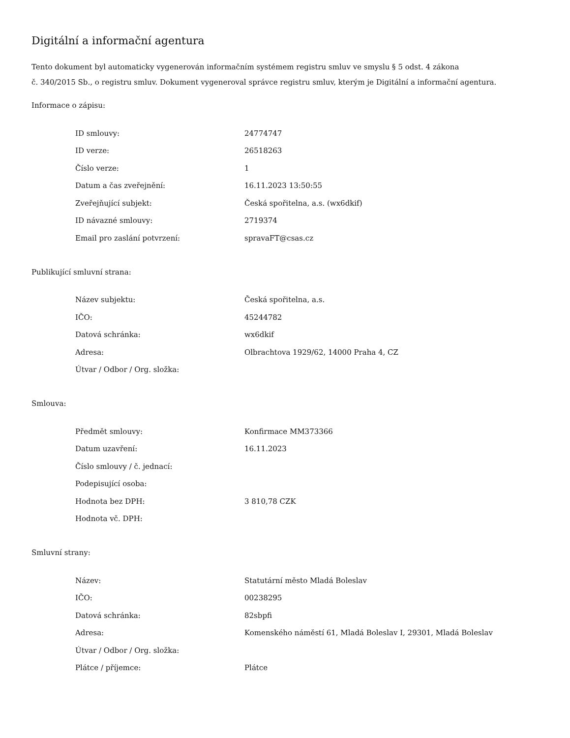Digitální a informační agentura
Tento dokument byl automaticky vygenerován informačním systémem registru smluv ve smyslu § 5 odst. 4 zákona
č. 340/2015 Sb., o registru smluv. Dokument vygeneroval správce registru smluv, kterým je Digitální a informační agentura.
Informace o zápisu:
| ID smlouvy: | 24774747 |
| ID verze: | 26518263 |
| Číslo verze: | 1 |
| Datum a čas zveřejnění: | 16.11.2023 13:50:55 |
| Zveřejňující subjekt: | Česká spořitelna, a.s. (wx6dkif) |
| ID návazné smlouvy: | 2719374 |
| Email pro zaslání potvrzení: | spravaFT@csas.cz |
Publikující smluvní strana:
| Název subjektu: | Česká spořitelna, a.s. |
| IČO: | 45244782 |
| Datová schránka: | wx6dkif |
| Adresa: | Olbrachtova 1929/62, 14000 Praha 4, CZ |
| Útvar / Odbor / Org. složka: | |
Smlouva:
| Předmět smlouvy: | Konfirmace MM373366 |
| Datum uzavření: | 16.11.2023 |
| Číslo smlouvy / č. jednací: | |
| Podepisující osoba: | |
| Hodnota bez DPH: | 3 810,78 CZK |
| Hodnota vč. DPH: | |
Smluvní strany:
| Název: | Statutární město Mladá Boleslav |
| IČO: | 00238295 |
| Datová schránka: | 82sbpfi |
| Adresa: | Komenského náměstí 61, Mladá Boleslav I, 29301, Mladá Boleslav |
| Útvar / Odbor / Org. složka: | |
| Plátce / příjemce: | Plátce |